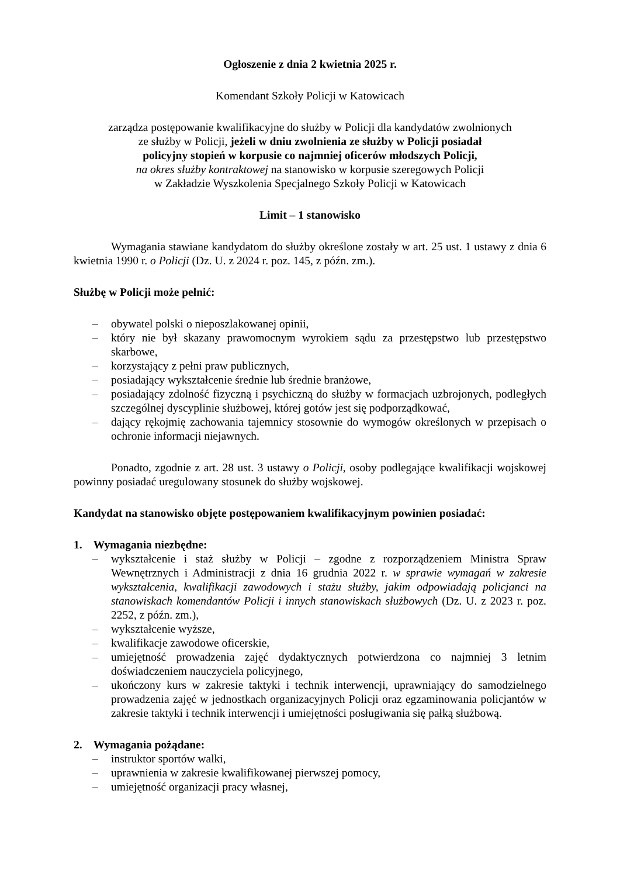Ogłoszenie z dnia 2 kwietnia 2025 r.
Komendant Szkoły Policji w Katowicach
zarządza postępowanie kwalifikacyjne do służby w Policji dla kandydatów zwolnionych
ze służby w Policji, jeżeli w dniu zwolnienia ze służby w Policji posiadał
policyjny stopień w korpusie co najmniej oficerów młodszych Policji,
na okres służby kontraktowej na stanowisko w korpusie szeregowych Policji
w Zakładzie Wyszkolenia Specjalnego Szkoły Policji w Katowicach
Limit – 1 stanowisko
Wymagania stawiane kandydatom do służby określone zostały w art. 25 ust. 1 ustawy z dnia 6 kwietnia 1990 r. o Policji (Dz. U. z 2024 r. poz. 145, z późn. zm.).
Służbę w Policji może pełnić:
– obywatel polski o nieposzlakowanej opinii,
– który nie był skazany prawomocnym wyrokiem sądu za przestępstwo lub przestępstwo skarbowe,
– korzystający z pełni praw publicznych,
– posiadający wykształcenie średnie lub średnie branżowe,
– posiadający zdolność fizyczną i psychiczną do służby w formacjach uzbrojonych, podległych szczególnej dyscyplinie służbowej, której gotów jest się podporządkować,
– dający rękojmię zachowania tajemnicy stosownie do wymogów określonych w przepisach o ochronie informacji niejawnych.
Ponadto, zgodnie z art. 28 ust. 3 ustawy o Policji, osoby podlegające kwalifikacji wojskowej powinny posiadać uregulowany stosunek do służby wojskowej.
Kandydat na stanowisko objęte postępowaniem kwalifikacyjnym powinien posiadać:
1. Wymagania niezbędne:
– wykształcenie i staż służby w Policji – zgodne z rozporządzeniem Ministra Spraw Wewnętrznych i Administracji z dnia 16 grudnia 2022 r. w sprawie wymagań w zakresie wykształcenia, kwalifikacji zawodowych i stażu służby, jakim odpowiadają policjanci na stanowiskach komendantów Policji i innych stanowiskach służbowych (Dz. U. z 2023 r. poz. 2252, z późn. zm.),
– wykształcenie wyższe,
– kwalifikacje zawodowe oficerskie,
– umiejętność prowadzenia zajęć dydaktycznych potwierdzona co najmniej 3 letnim doświadczeniem nauczyciela policyjnego,
– ukończony kurs w zakresie taktyki i technik interwencji, uprawniający do samodzielnego prowadzenia zajęć w jednostkach organizacyjnych Policji oraz egzaminowania policjantów w zakresie taktyki i technik interwencji i umiejętności posługiwania się pałką służbową.
2. Wymagania pożądane:
– instruktor sportów walki,
– uprawnienia w zakresie kwalifikowanej pierwszej pomocy,
– umiejętność organizacji pracy własnej,